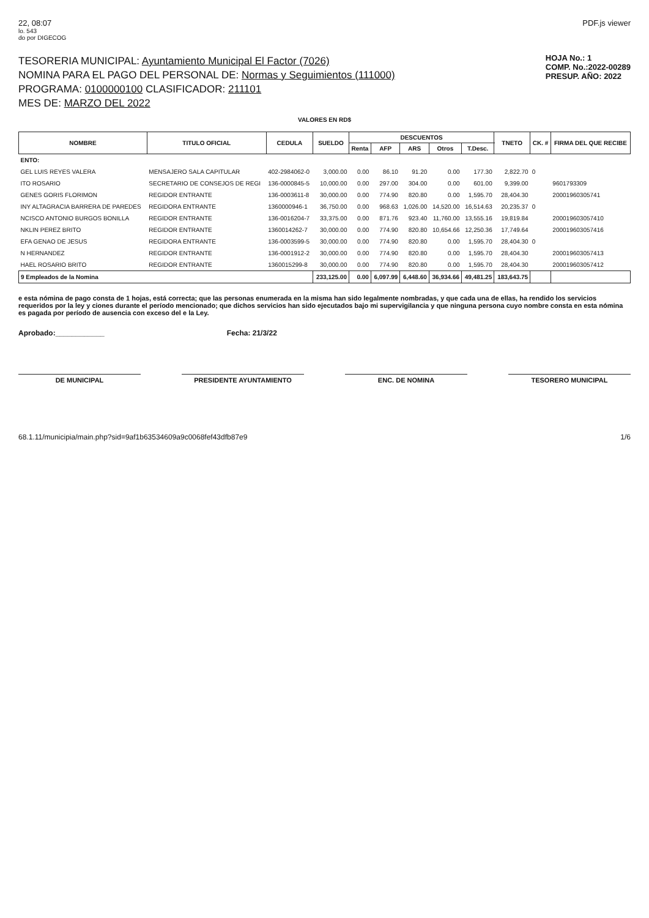22, 08:07 PDF.js viewer
lo. 543
do por DIGECOG
TESORERIA MUNICIPAL: Ayuntamiento Municipal El Factor (7026)
NOMINA PARA EL PAGO DEL PERSONAL DE: Normas y Seguimientos (111000)
PROGRAMA: 0100000100 CLASIFICADOR: 211101
MES DE: MARZO DEL 2022
HOJA No.: 1
COMP. No.:2022-00289
PRESUP. AÑO: 2022
VALORES EN RD$
| NOMBRE | TITULO OFICIAL | CEDULA | SUELDO | DESCUENTOS | | | | | TNETO | CK. # | FIRMA DEL QUE RECIBE |
| --- | --- | --- | --- | --- | --- | --- | --- | --- | --- | --- | --- |
| | | | | Renta | AFP | ARS | Otros | T.Desc. | | | |
| ENTO: | | | | | | | | | | | |
| GEL LUIS REYES VALERA | MENSAJERO SALA CAPITULAR | 402-2984062-0 | 3,000.00 | 0.00 | 86.10 | 91.20 | 0.00 | 177.30 | 2,822.70 | 0 | |
| ITO ROSARIO | SECRETARIO DE CONSEJOS DE REGI | 136-0000845-5 | 10,000.00 | 0.00 | 297.00 | 304.00 | 0.00 | 601.00 | 9,399.00 | | 9601793309 |
| GENES GORIS FLORIMON | REGIDOR ENTRANTE | 136-0003611-8 | 30,000.00 | 0.00 | 774.90 | 820.80 | 0.00 | 1,595.70 | 28,404.30 | | 20001960305741 |
| INY ALTAGRACIA BARRERA DE PAREDES | REGIDORA ENTRANTE | 1360000946-1 | 36,750.00 | 0.00 | 968.63 | 1,026.00 | 14,520.00 | 16,514.63 | 20,235.37 | 0 | |
| NCISCO ANTONIO BURGOS BONILLA | REGIDOR ENTRANTE | 136-0016204-7 | 33,375.00 | 0.00 | 871.76 | 923.40 | 11,760.00 | 13,555.16 | 19,819.84 | | 200019603057410 |
| NKLIN PEREZ BRITO | REGIDOR ENTRANTE | 1360014262-7 | 30,000.00 | 0.00 | 774.90 | 820.80 | 10,654.66 | 12,250.36 | 17,749.64 | | 200019603057416 |
| EFA GENAO DE JESUS | REGIDORA ENTRANTE | 136-0003599-5 | 30,000.00 | 0.00 | 774.90 | 820.80 | 0.00 | 1,595.70 | 28,404.30 | 0 | |
| N HERNANDEZ | REGIDOR ENTRANTE | 136-0001912-2 | 30,000.00 | 0.00 | 774.90 | 820.80 | 0.00 | 1,595.70 | 28,404.30 | | 200019603057413 |
| HAEL ROSARIO BRITO | REGIDOR ENTRANTE | 1360015299-8 | 30,000.00 | 0.00 | 774.90 | 820.80 | 0.00 | 1,595.70 | 28,404.30 | | 200019603057412 |
| 9 Empleados de la Nomina | | | 233,125.00 | 0.00 | 6,097.99 | 6,448.60 | 36,934.66 | 49,481.25 | 183,643.75 | | |
e esta nómina de pago consta de 1 hojas, está correcta; que las personas enumerada en la misma han sido legalmente nombradas, y que cada una de ellas, ha rendido los servicios requeridos por la ley y ciones durante el período mencionado; que dichos servicios han sido ejecutados bajo mi supervigilancia y que ninguna persona cuyo nombre consta en esta nómina es pagada por período de ausencia con exceso del e la Ley.
Aprobado:____________ Fecha: 21/3/22
DE MUNICIPAL PRESIDENTE AYUNTAMIENTO ENC. DE NOMINA TESORERO MUNICIPAL
68.1.11/municipia/main.php?sid=9af1b63534609a9c0068fef43dfb87e9 1/6